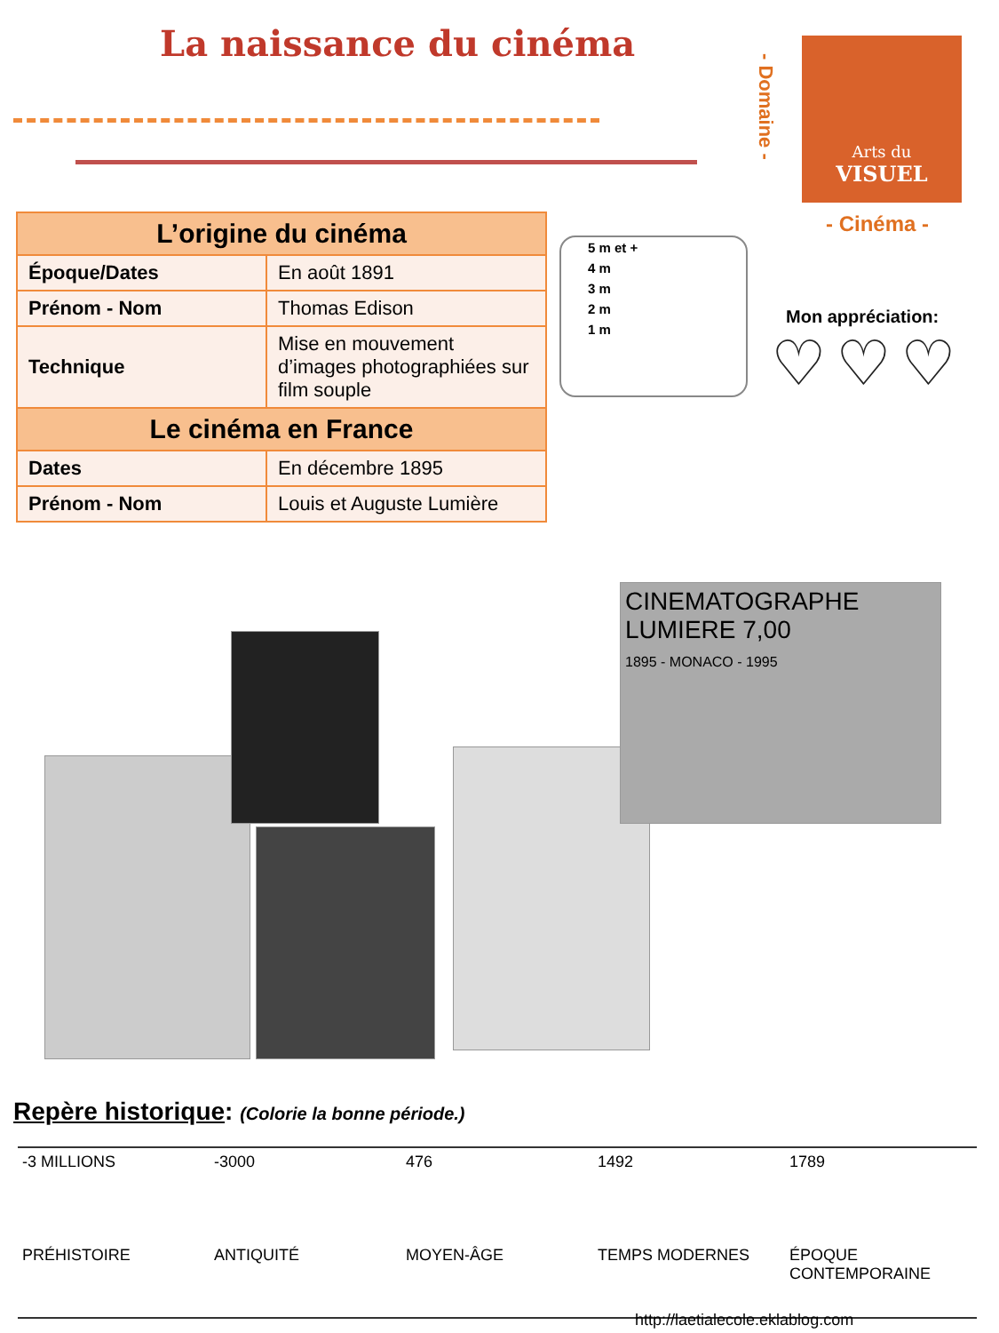La naissance du cinéma
- Domaine -
Arts du
VISUEL
- Cinéma -
| L’origine du cinéma | |
| --- | --- |
| Époque/Dates | En août 1891 |
| Prénom - Nom | Thomas Edison |
| Technique | Mise en mouvement d’images photographiées sur film souple |
| Le cinéma en France | |
| Dates | En décembre 1895 |
| Prénom - Nom | Louis et Auguste Lumière |
5 m et +
4 m
3 m
2 m
1 m
Mon appréciation:
♡♡♡
CINEMATOGRAPHE LUMIERE 7,00
1895 - MONACO - 1995
Repère historique: (Colorie la bonne période.)
-3 MILLIONS
PRÉHISTOIRE
-3000
ANTIQUITÉ
476
MOYEN-ÂGE
1492
TEMPS MODERNES
1789
ÉPOQUE CONTEMPORAINE
http://laetialecole.eklablog.com